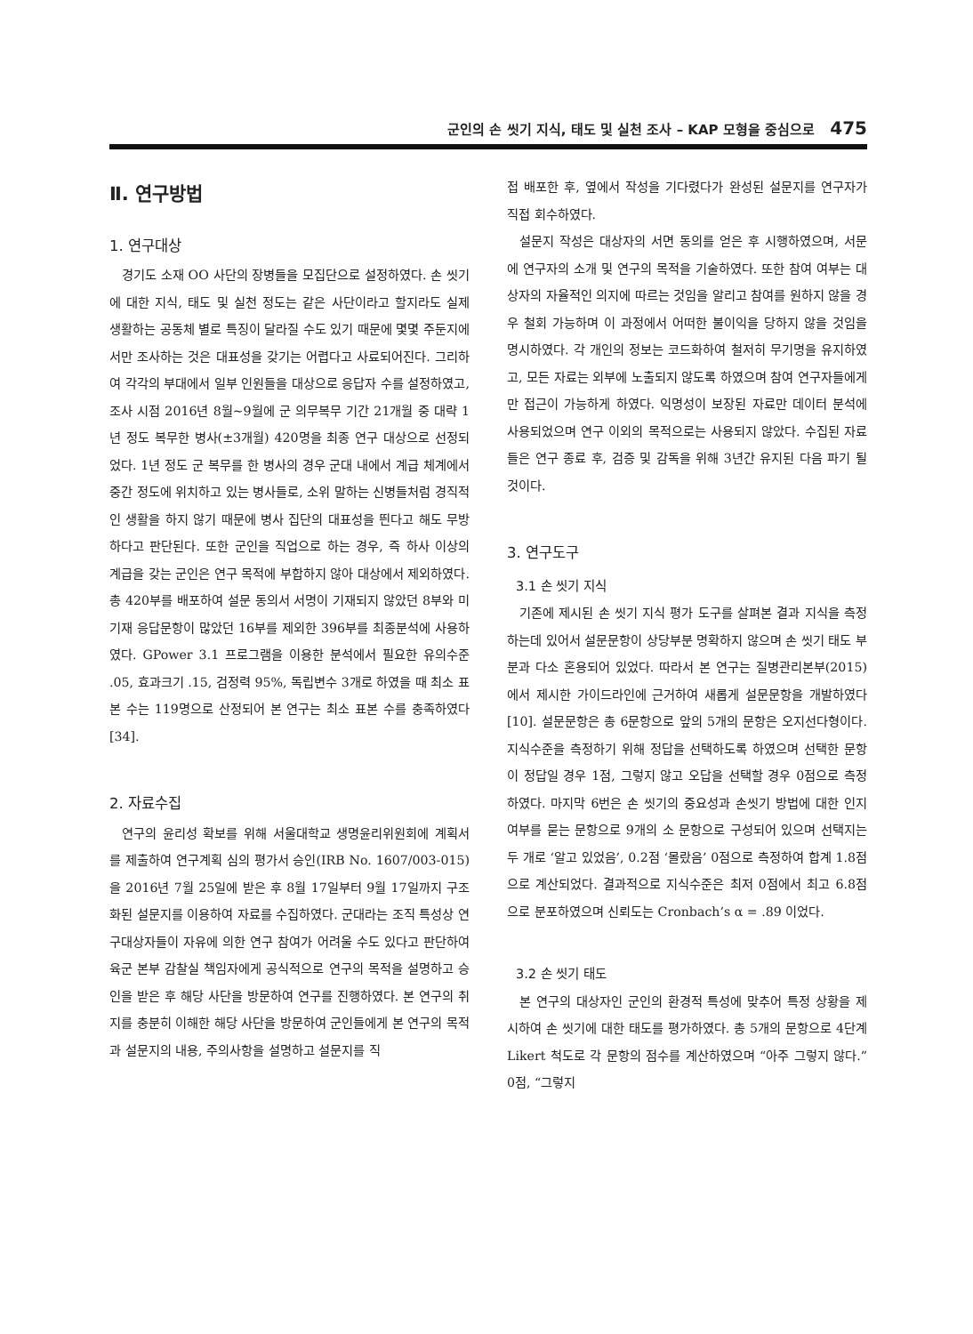군인의 손 씻기 지식, 태도 및 실천 조사 – KAP 모형을 중심으로 475
Ⅱ. 연구방법
1. 연구대상
경기도 소재 OO 사단의 장병들을 모집단으로 설정하였다. 손 씻기에 대한 지식, 태도 및 실천 정도는 같은 사단이라고 할지라도 실제 생활하는 공동체 별로 특징이 달라질 수도 있기 때문에 몇몇 주둔지에서만 조사하는 것은 대표성을 갖기는 어렵다고 사료되어진다. 그리하여 각각의 부대에서 일부 인원들을 대상으로 응답자 수를 설정하였고, 조사 시점 2016년 8월~9월에 군 의무복무 기간 21개월 중 대략 1년 정도 복무한 병사(±3개월) 420명을 최종 연구 대상으로 선정되었다. 1년 정도 군 복무를 한 병사의 경우 군대 내에서 계급 체계에서 중간 정도에 위치하고 있는 병사들로, 소위 말하는 신병들처럼 경직적인 생활을 하지 않기 때문에 병사 집단의 대표성을 띈다고 해도 무방하다고 판단된다. 또한 군인을 직업으로 하는 경우, 즉 하사 이상의 계급을 갖는 군인은 연구 목적에 부합하지 않아 대상에서 제외하였다. 총 420부를 배포하여 설문 동의서 서명이 기재되지 않았던 8부와 미기재 응답문항이 많았던 16부를 제외한 396부를 최종분석에 사용하였다. GPower 3.1 프로그램을 이용한 분석에서 필요한 유의수준 .05, 효과크기 .15, 검정력 95%, 독립변수 3개로 하였을 때 최소 표본 수는 119명으로 산정되어 본 연구는 최소 표본 수를 충족하였다[34].
2. 자료수집
연구의 윤리성 확보를 위해 서울대학교 생명윤리위원회에 계획서를 제출하여 연구계획 심의 평가서 승인(IRB No. 1607/003-015)을 2016년 7월 25일에 받은 후 8월 17일부터 9월 17일까지 구조화된 설문지를 이용하여 자료를 수집하였다. 군대라는 조직 특성상 연구대상자들이 자유에 의한 연구 참여가 어려울 수도 있다고 판단하여 육군 본부 감찰실 책임자에게 공식적으로 연구의 목적을 설명하고 승인을 받은 후 해당 사단을 방문하여 연구를 진행하였다. 본 연구의 취지를 충분히 이해한 해당 사단을 방문하여 군인들에게 본 연구의 목적과 설문지의 내용, 주의사항을 설명하고 설문지를 직
접 배포한 후, 옆에서 작성을 기다렸다가 완성된 설문지를 연구자가 직접 회수하였다.
설문지 작성은 대상자의 서면 동의를 얻은 후 시행하였으며, 서문에 연구자의 소개 및 연구의 목적을 기술하였다. 또한 참여 여부는 대상자의 자율적인 의지에 따르는 것임을 알리고 참여를 원하지 않을 경우 철회 가능하며 이 과정에서 어떠한 불이익을 당하지 않을 것임을 명시하였다. 각 개인의 정보는 코드화하여 철저히 무기명을 유지하였고, 모든 자료는 외부에 노출되지 않도록 하였으며 참여 연구자들에게만 접근이 가능하게 하였다. 익명성이 보장된 자료만 데이터 분석에 사용되었으며 연구 이외의 목적으로는 사용되지 않았다. 수집된 자료들은 연구 종료 후, 검증 및 감독을 위해 3년간 유지된 다음 파기 될 것이다.
3. 연구도구
3.1 손 씻기 지식
기존에 제시된 손 씻기 지식 평가 도구를 살펴본 결과 지식을 측정하는데 있어서 설문문항이 상당부분 명확하지 않으며 손 씻기 태도 부분과 다소 혼용되어 있었다. 따라서 본 연구는 질병관리본부(2015)에서 제시한 가이드라인에 근거하여 새롭게 설문문항을 개발하였다[10]. 설문문항은 총 6문항으로 앞의 5개의 문항은 오지선다형이다. 지식수준을 측정하기 위해 정답을 선택하도록 하였으며 선택한 문항이 정답일 경우 1점, 그렇지 않고 오답을 선택할 경우 0점으로 측정하였다. 마지막 6번은 손 씻기의 중요성과 손씻기 방법에 대한 인지여부를 묻는 문항으로 9개의 소 문항으로 구성되어 있으며 선택지는 두 개로 ‘알고 있었음’, 0.2점 ‘몰랐음’ 0점으로 측정하여 합계 1.8점으로 계산되었다. 결과적으로 지식수준은 최저 0점에서 최고 6.8점으로 분포하였으며 신뢰도는 Cronbach’s α = .89 이었다.
3.2 손 씻기 태도
본 연구의 대상자인 군인의 환경적 특성에 맞추어 특정 상황을 제시하여 손 씻기에 대한 태도를 평가하였다. 총 5개의 문항으로 4단계 Likert 척도로 각 문항의 점수를 계산하였으며 “아주 그렇지 않다.” 0점, “그렇지